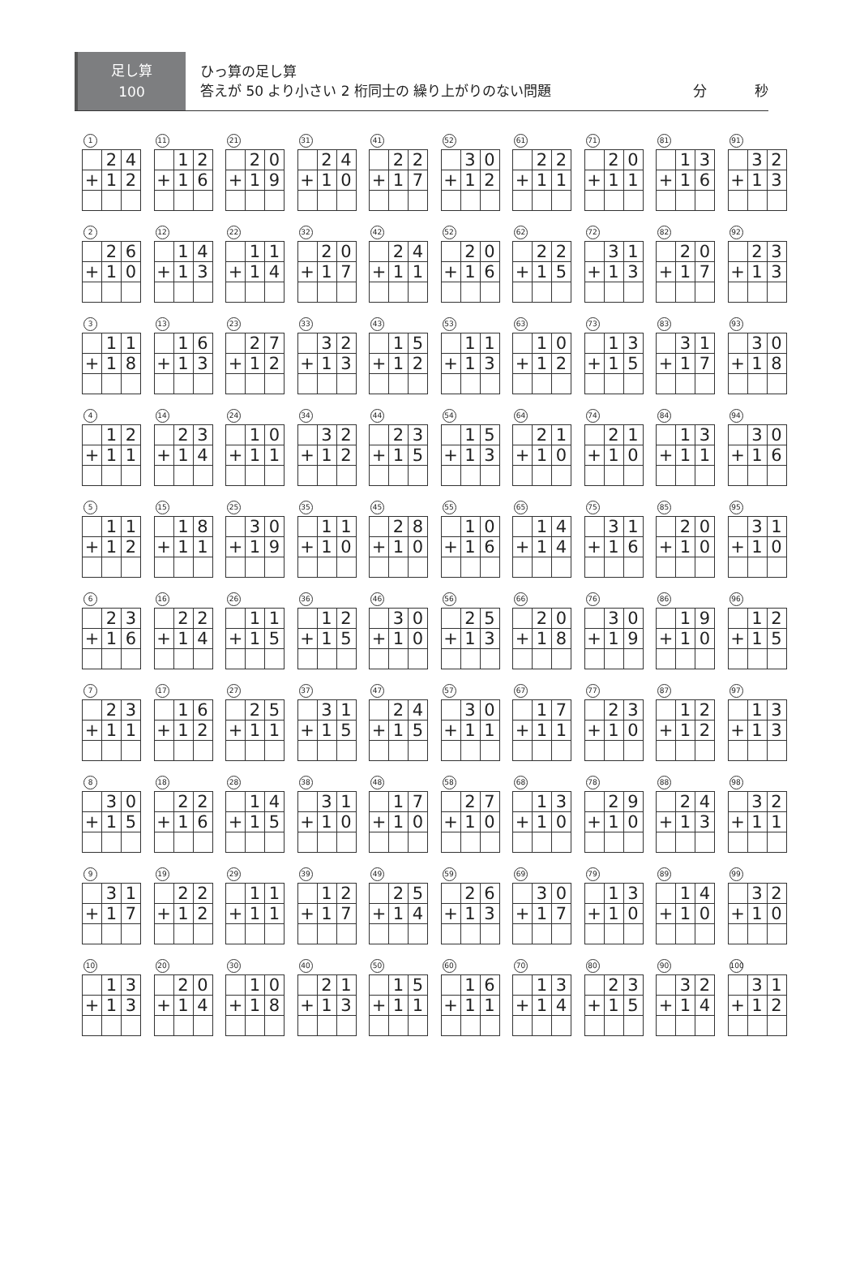足し算
100
ひっ算の足し算
答えが 50 より小さい 2 桁同士の 繰り上がりのない問題 分 秒
1
| | 2 | 4 |
| + | 1 | 2 |
11
| | 1 | 2 |
| + | 1 | 6 |
21
| | 2 | 0 |
| + | 1 | 9 |
31
| | 2 | 4 |
| + | 1 | 0 |
41
| | 2 | 2 |
| + | 1 | 7 |
52
| | 3 | 0 |
| + | 1 | 2 |
61
| | 2 | 2 |
| + | 1 | 1 |
71
| | 2 | 0 |
| + | 1 | 1 |
81
| | 1 | 3 |
| + | 1 | 6 |
91
| | 3 | 2 |
| + | 1 | 3 |
2
| | 2 | 6 |
| + | 1 | 0 |
12
| | 1 | 4 |
| + | 1 | 3 |
22
| | 1 | 1 |
| + | 1 | 4 |
32
| | 2 | 0 |
| + | 1 | 7 |
42
| | 2 | 4 |
| + | 1 | 1 |
52
| | 2 | 0 |
| + | 1 | 6 |
62
| | 2 | 2 |
| + | 1 | 5 |
72
| | 3 | 1 |
| + | 1 | 3 |
82
| | 2 | 0 |
| + | 1 | 7 |
92
| | 2 | 3 |
| + | 1 | 3 |
3
| | 1 | 1 |
| + | 1 | 8 |
13
| | 1 | 6 |
| + | 1 | 3 |
23
| | 2 | 7 |
| + | 1 | 2 |
33
| | 3 | 2 |
| + | 1 | 3 |
43
| | 1 | 5 |
| + | 1 | 2 |
53
| | 1 | 1 |
| + | 1 | 3 |
63
| | 1 | 0 |
| + | 1 | 2 |
73
| | 1 | 3 |
| + | 1 | 5 |
83
| | 3 | 1 |
| + | 1 | 7 |
93
| | 3 | 0 |
| + | 1 | 8 |
4
| | 1 | 2 |
| + | 1 | 1 |
14
| | 2 | 3 |
| + | 1 | 4 |
24
| | 1 | 0 |
| + | 1 | 1 |
34
| | 3 | 2 |
| + | 1 | 2 |
44
| | 2 | 3 |
| + | 1 | 5 |
54
| | 1 | 5 |
| + | 1 | 3 |
64
| | 2 | 1 |
| + | 1 | 0 |
74
| | 2 | 1 |
| + | 1 | 0 |
84
| | 1 | 3 |
| + | 1 | 1 |
94
| | 3 | 0 |
| + | 1 | 6 |
5
| | 1 | 1 |
| + | 1 | 2 |
15
| | 1 | 8 |
| + | 1 | 1 |
25
| | 3 | 0 |
| + | 1 | 9 |
35
| | 1 | 1 |
| + | 1 | 0 |
45
| | 2 | 8 |
| + | 1 | 0 |
55
| | 1 | 0 |
| + | 1 | 6 |
65
| | 1 | 4 |
| + | 1 | 4 |
75
| | 3 | 1 |
| + | 1 | 6 |
85
| | 2 | 0 |
| + | 1 | 0 |
95
| | 3 | 1 |
| + | 1 | 0 |
6
| | 2 | 3 |
| + | 1 | 6 |
16
| | 2 | 2 |
| + | 1 | 4 |
26
| | 1 | 1 |
| + | 1 | 5 |
36
| | 1 | 2 |
| + | 1 | 5 |
46
| | 3 | 0 |
| + | 1 | 0 |
56
| | 2 | 5 |
| + | 1 | 3 |
66
| | 2 | 0 |
| + | 1 | 8 |
76
| | 3 | 0 |
| + | 1 | 9 |
86
| | 1 | 9 |
| + | 1 | 0 |
96
| | 1 | 2 |
| + | 1 | 5 |
7
| | 2 | 3 |
| + | 1 | 1 |
17
| | 1 | 6 |
| + | 1 | 2 |
27
| | 2 | 5 |
| + | 1 | 1 |
37
| | 3 | 1 |
| + | 1 | 5 |
47
| | 2 | 4 |
| + | 1 | 5 |
57
| | 3 | 0 |
| + | 1 | 1 |
67
| | 1 | 7 |
| + | 1 | 1 |
77
| | 2 | 3 |
| + | 1 | 0 |
87
| | 1 | 2 |
| + | 1 | 2 |
97
| | 1 | 3 |
| + | 1 | 3 |
8
| | 3 | 0 |
| + | 1 | 5 |
18
| | 2 | 2 |
| + | 1 | 6 |
28
| | 1 | 4 |
| + | 1 | 5 |
38
| | 3 | 1 |
| + | 1 | 0 |
48
| | 1 | 7 |
| + | 1 | 0 |
58
| | 2 | 7 |
| + | 1 | 0 |
68
| | 1 | 3 |
| + | 1 | 0 |
78
| | 2 | 9 |
| + | 1 | 0 |
88
| | 2 | 4 |
| + | 1 | 3 |
98
| | 3 | 2 |
| + | 1 | 1 |
9
| | 3 | 1 |
| + | 1 | 7 |
19
| | 2 | 2 |
| + | 1 | 2 |
29
| | 1 | 1 |
| + | 1 | 1 |
39
| | 1 | 2 |
| + | 1 | 7 |
49
| | 2 | 5 |
| + | 1 | 4 |
59
| | 2 | 6 |
| + | 1 | 3 |
69
| | 3 | 0 |
| + | 1 | 7 |
79
| | 1 | 3 |
| + | 1 | 0 |
89
| | 1 | 4 |
| + | 1 | 0 |
99
| | 3 | 2 |
| + | 1 | 0 |
10
| | 1 | 3 |
| + | 1 | 3 |
20
| | 2 | 0 |
| + | 1 | 4 |
30
| | 1 | 0 |
| + | 1 | 8 |
40
| | 2 | 1 |
| + | 1 | 3 |
50
| | 1 | 5 |
| + | 1 | 1 |
60
| | 1 | 6 |
| + | 1 | 1 |
70
| | 1 | 3 |
| + | 1 | 4 |
80
| | 2 | 3 |
| + | 1 | 5 |
90
| | 3 | 2 |
| + | 1 | 4 |
100
| | 3 | 1 |
| + | 1 | 2 |